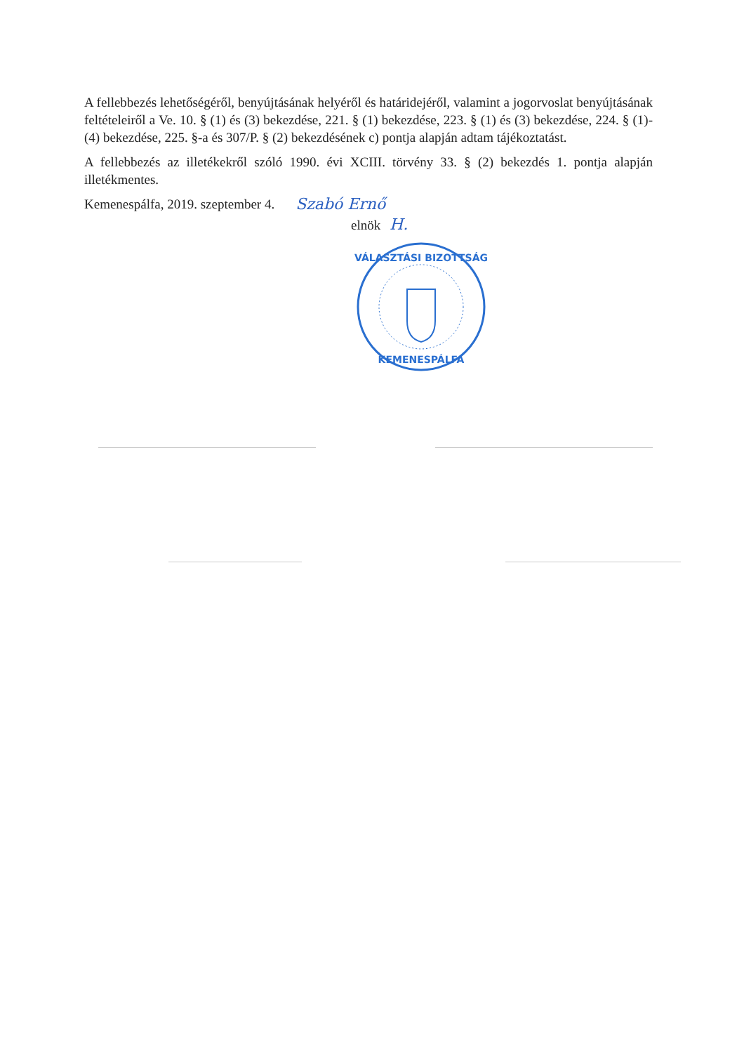A fellebbezés lehetőségéről, benyújtásának helyéről és határidejéről, valamint a jogorvoslat benyújtásának feltételeiről a Ve. 10. § (1) és (3) bekezdése, 221. § (1) bekezdése, 223. § (1) és (3) bekezdése, 224. § (1)-(4) bekezdése, 225. §-a és 307/P. § (2) bekezdésének c) pontja alapján adtam tájékoztatást.
A fellebbezés az illetékekről szóló 1990. évi XCIII. törvény 33. § (2) bekezdés 1. pontja alapján illetékmentes.
Kemenespálfa, 2019. szeptember 4. Szabó Ernő
elnök H.
VÁLASZTÁSI BIZOTTSÁG
KEMENESPÁLFA